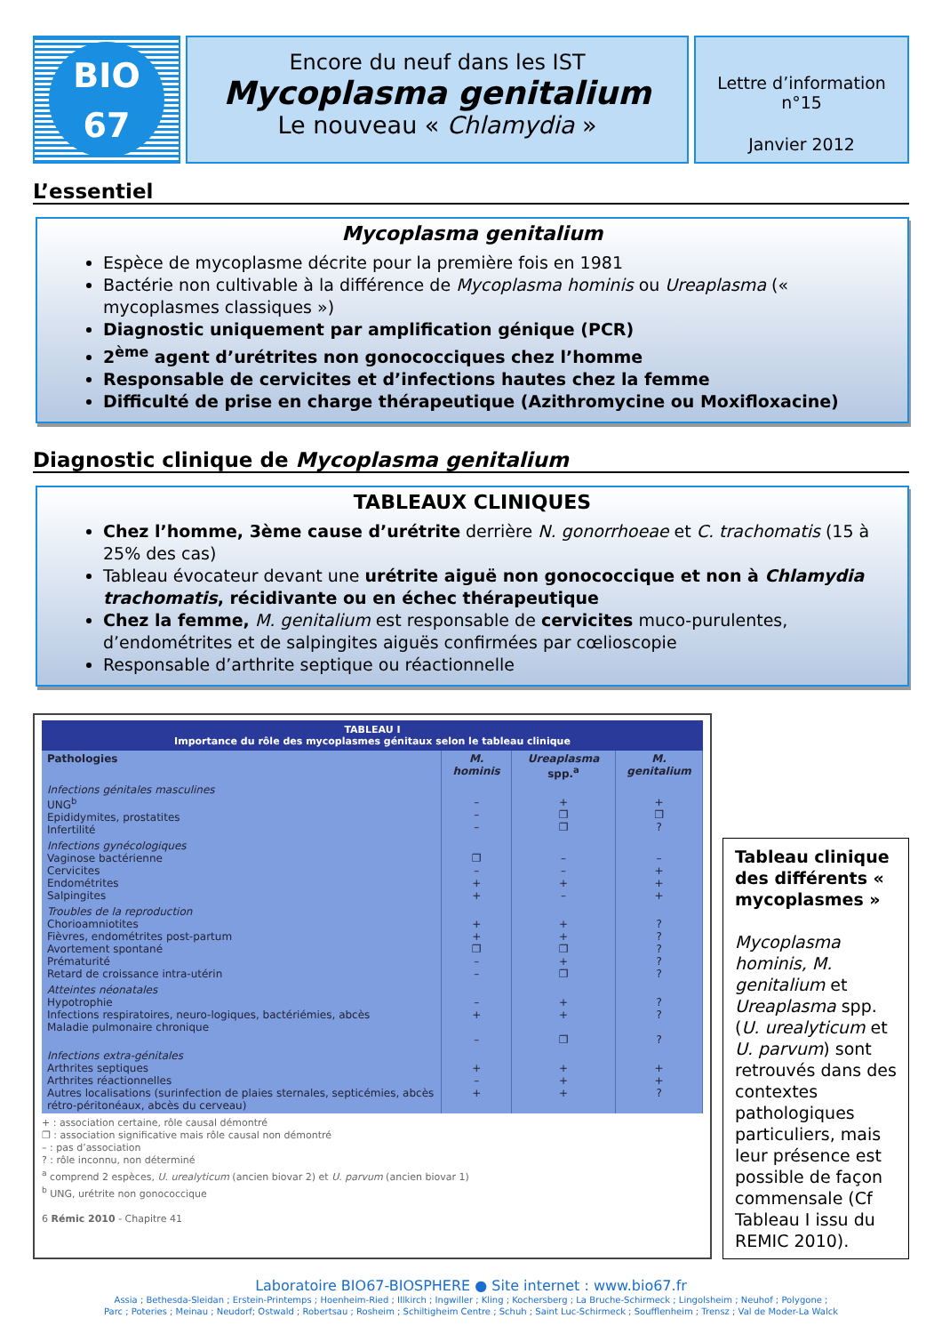BIO
67
Encore du neuf dans les IST
Mycoplasma genitalium
Le nouveau « Chlamydia »
Lettre d’information n°15
Janvier 2012
L’essentiel
Mycoplasma genitalium
Espèce de mycoplasme décrite pour la première fois en 1981
Bactérie non cultivable à la différence de Mycoplasma hominis ou Ureaplasma (« mycoplasmes classiques »)
Diagnostic uniquement par amplification génique (PCR)
2<sup>ème</sup> agent d’urétrites non gonococciques chez l’homme
Responsable de cervicites et d’infections hautes chez la femme
Difficulté de prise en charge thérapeutique (Azithromycine ou Moxifloxacine)
Diagnostic clinique de Mycoplasma genitalium
TABLEAUX CLINIQUES
Chez l’homme, 3ème cause d’urétrite derrière N. gonorrhoeae et C. trachomatis (15 à 25% des cas)
Tableau évocateur devant une urétrite aiguë non gonococcique et non à Chlamydia trachomatis, récidivante ou en échec thérapeutique
Chez la femme, M. genitalium est responsable de cervicites muco-purulentes, d’endométrites et de salpingites aiguës confirmées par cœlioscopie
Responsable d’arthrite septique ou réactionnelle
TABLEAU I
Importance du rôle des mycoplasmes génitaux selon le tableau clinique
| Pathologies | M. hominis | Ureaplasma spp.<sup>a</sup> | M. genitalium |
| --- | --- | --- | --- |
| Infections génitales masculines UNG<sup>b</sup> Epididymites, prostatites Infertilité | – – – | + ❐ ❐ | + ❐ ? |
| Infections gynécologiques Vaginose bactérienne Cervicites Endométrites Salpingites | ❐ – + + | – – + – | – + + + |
| Troubles de la reproduction Chorioamniotites Fièvres, endométrites post-partum Avortement spontané Prématurité Retard de croissance intra-utérin | + + ❐ – – | + + ❐ + ❐ | ? ? ? ? ? |
| Atteintes néonatales Hypotrophie Infections respiratoires, neuro-logiques, bactériémies, abcès Maladie pulmonaire chronique | – + – | + + ❐ | ? ? ? |
| Infections extra-génitales Arthrites septiques Arthrites réactionnelles Autres localisations (surinfection de plaies sternales, septicémies, abcès rétro-péritonéaux, abcès du cerveau) | + – + | + + + | + + ? |
+ : association certaine, rôle causal démontré
❐ : association significative mais rôle causal non démontré
– : pas d’association
? : rôle inconnu, non déterminé
<sup>a</sup> comprend 2 espèces, U. urealyticum (ancien biovar 2) et U. parvum (ancien biovar 1)
<sup>b</sup> UNG, urétrite non gonococcique
6 Rémic 2010 - Chapitre 41
Tableau clinique des différents « mycoplasmes »
Mycoplasma hominis, M. genitalium et Ureaplasma spp. (U. urealyticum et U. parvum) sont retrouvés dans des contextes pathologiques particuliers, mais leur présence est possible de façon commensale (Cf Tableau I issu du REMIC 2010).
Laboratoire BIO67-BIOSPHERE ● Site internet : www.bio67.fr
Assia ; Bethesda-Sleidan ; Erstein-Printemps ; Hoenheim-Ried ; Illkirch ; Ingwiller ; Kling ; Kochersberg ; La Bruche-Schirmeck ; Lingolsheim ; Neuhof ; Polygone ;
Parc ; Poteries ; Meinau ; Neudorf; Ostwald ; Robertsau ; Rosheim ; Schiltigheim Centre ; Schuh ; Saint Luc-Schirmeck ; Soufflenheim ; Trensz ; Val de Moder-La Walck